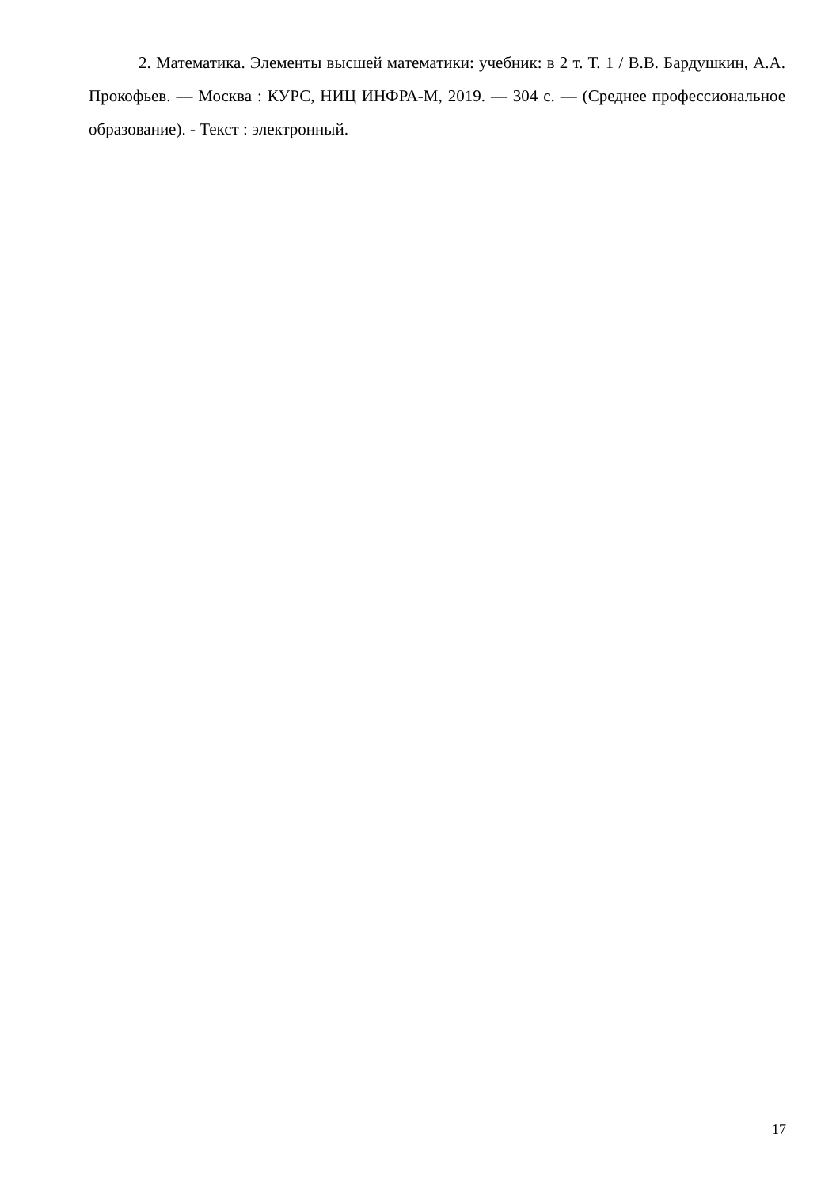2. Математика. Элементы высшей математики: учебник: в 2 т. Т. 1 / В.В. Бардушкин, А.А. Прокофьев. — Москва : КУРС, НИЦ ИНФРА-М, 2019. — 304 с. — (Среднее профессиональное образование). - Текст : электронный.
17